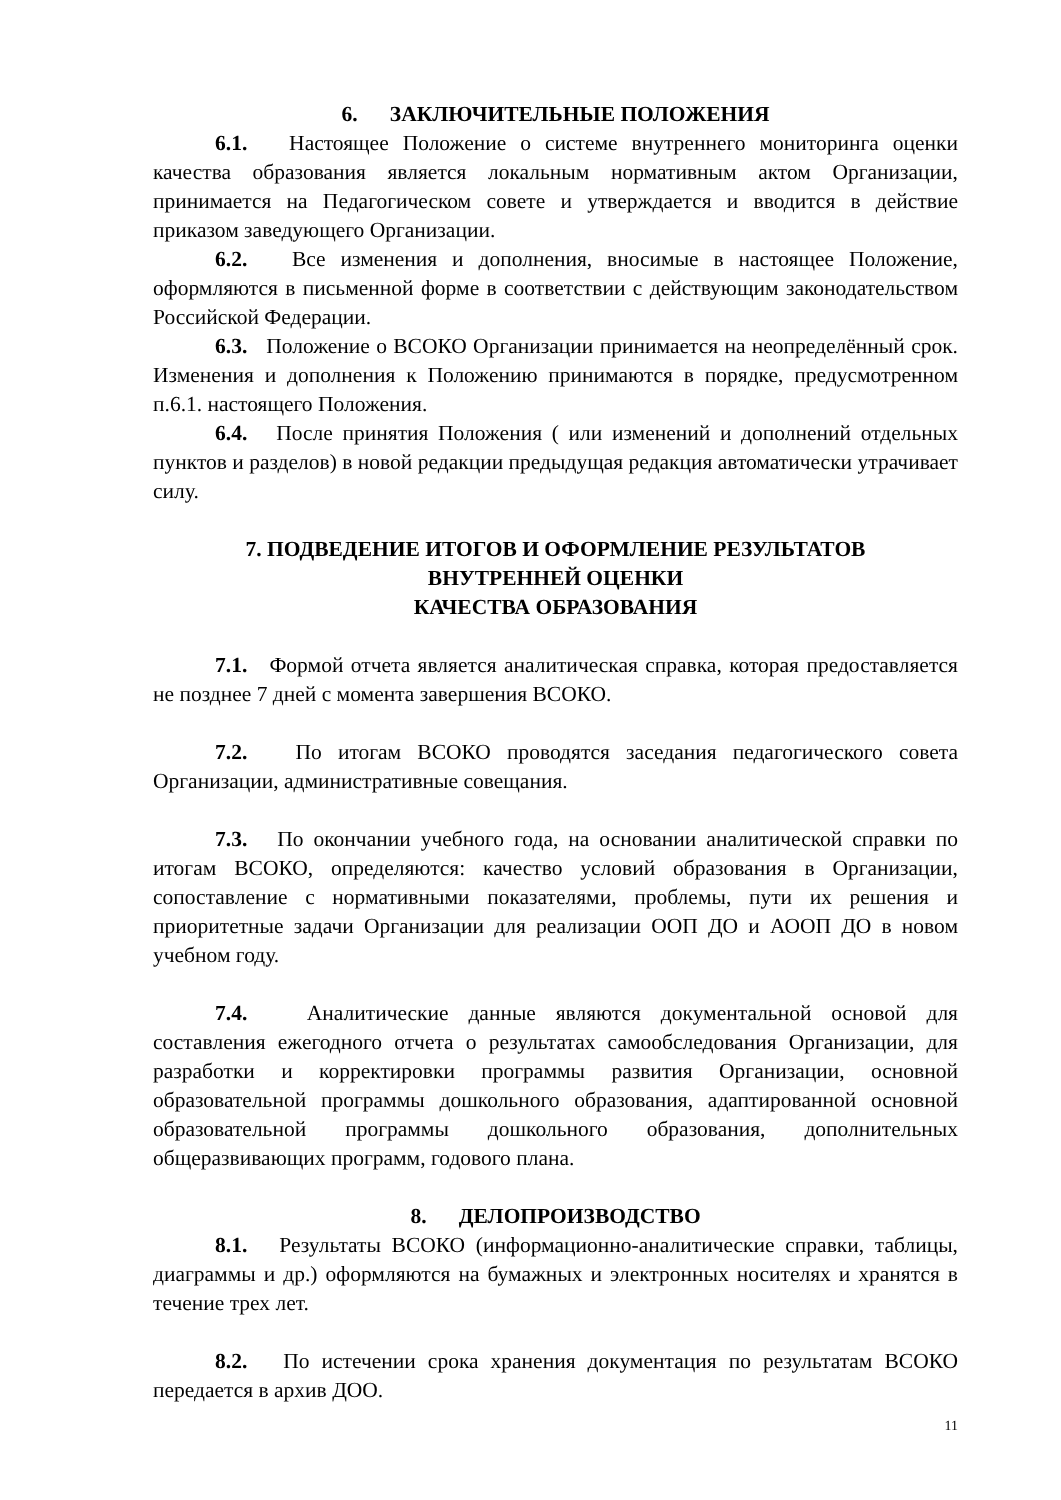6. ЗАКЛЮЧИТЕЛЬНЫЕ ПОЛОЖЕНИЯ
6.1. Настоящее Положение о системе внутреннего мониторинга оценки качества образования является локальным нормативным актом Организации, принимается на Педагогическом совете и утверждается и вводится в действие приказом заведующего Организации.
6.2. Все изменения и дополнения, вносимые в настоящее Положение, оформляются в письменной форме в соответствии с действующим законодательством Российской Федерации.
6.3. Положение о ВСОКО Организации принимается на неопределённый срок. Изменения и дополнения к Положению принимаются в порядке, предусмотренном п.6.1. настоящего Положения.
6.4. После принятия Положения ( или изменений и дополнений отдельных пунктов и разделов) в новой редакции предыдущая редакция автоматически утрачивает силу.
7. ПОДВЕДЕНИЕ ИТОГОВ И ОФОРМЛЕНИЕ РЕЗУЛЬТАТОВ
ВНУТРЕННЕЙ ОЦЕНКИ
КАЧЕСТВА ОБРАЗОВАНИЯ
7.1. Формой отчета является аналитическая справка, которая предоставляется не позднее 7 дней с момента завершения ВСОКО.
7.2. По итогам ВСОКО проводятся заседания педагогического совета Организации, административные совещания.
7.3. По окончании учебного года, на основании аналитической справки по итогам ВСОКО, определяются: качество условий образования в Организации, сопоставление с нормативными показателями, проблемы, пути их решения и приоритетные задачи Организации для реализации ООП ДО и АООП ДО в новом учебном году.
7.4. Аналитические данные являются документальной основой для составления ежегодного отчета о результатах самообследования Организации, для разработки и корректировки программы развития Организации, основной образовательной программы дошкольного образования, адаптированной основной образовательной программы дошкольного образования, дополнительных общеразвивающих программ, годового плана.
8. ДЕЛОПРОИЗВОДСТВО
8.1. Результаты ВСОКО (информационно-аналитические справки, таблицы, диаграммы и др.) оформляются на бумажных и электронных носителях и хранятся в течение трех лет.
8.2. По истечении срока хранения документация по результатам ВСОКО передается в архив ДОО.
11